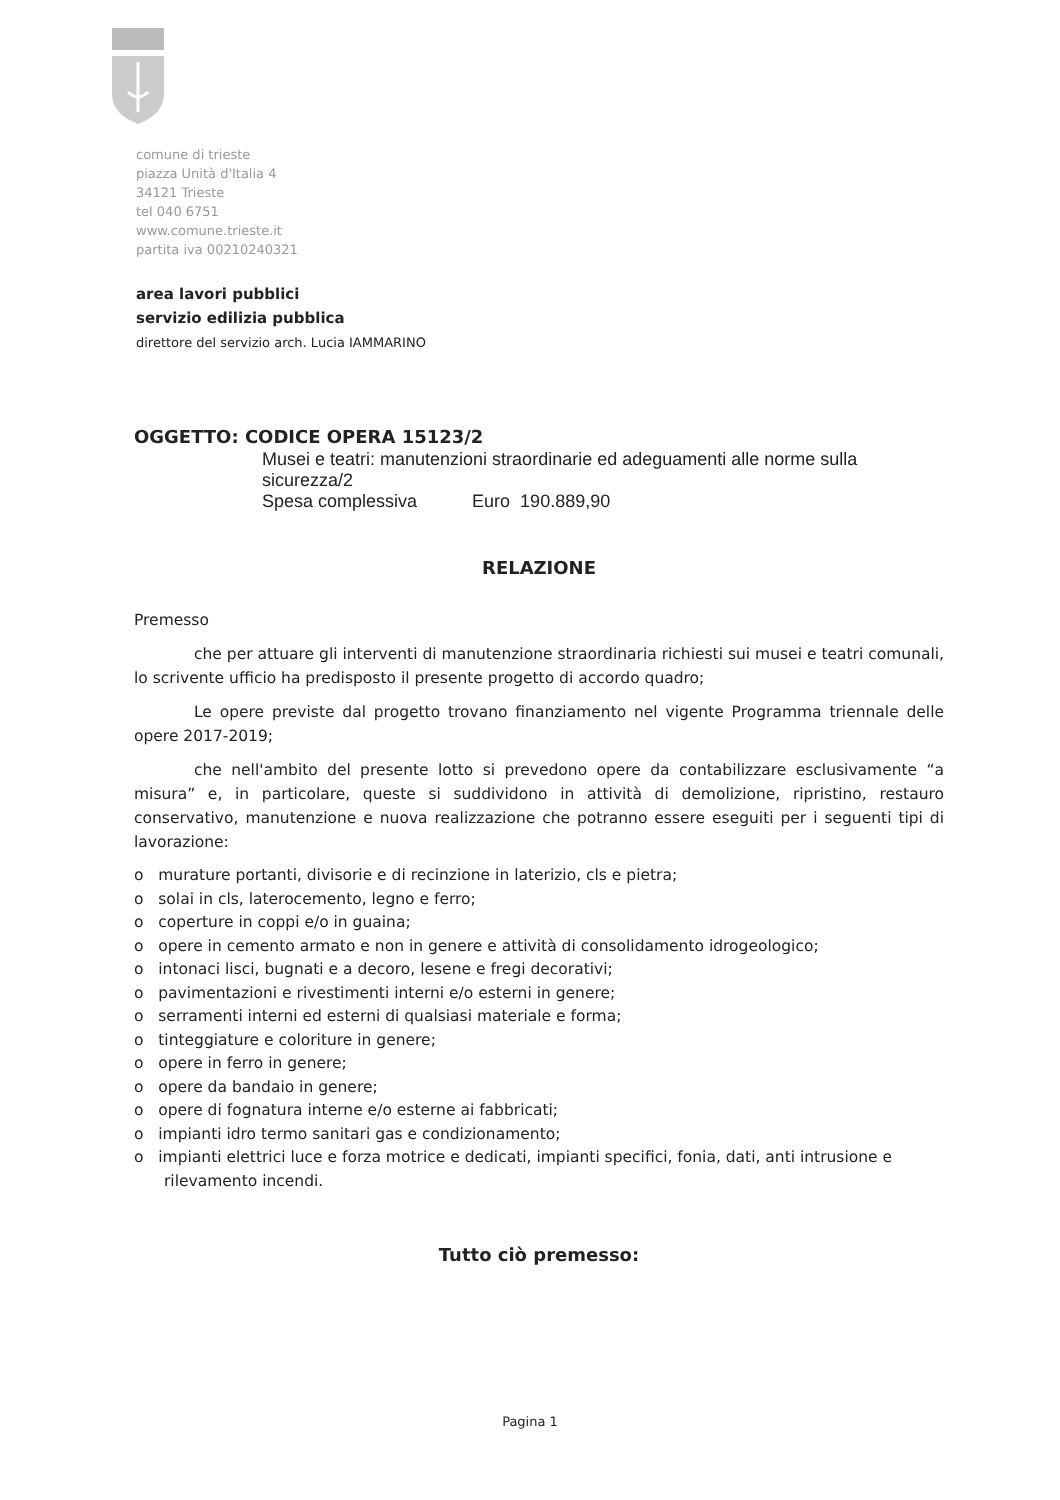comune di trieste
piazza Unità d'Italia 4
34121 Trieste
tel 040 6751
www.comune.trieste.it
partita iva 00210240321
area lavori pubblici
servizio edilizia pubblica
direttore del servizio arch. Lucia IAMMARINO
OGGETTO: CODICE OPERA 15123/2
Musei e teatri: manutenzioni straordinarie ed adeguamenti alle norme sulla sicurezza/2
Spesa complessiva Euro 190.889,90
RELAZIONE
Premesso
che per attuare gli interventi di manutenzione straordinaria richiesti sui musei e teatri comunali, lo scrivente ufficio ha predisposto il presente progetto di accordo quadro;
Le opere previste dal progetto trovano finanziamento nel vigente Programma triennale delle opere 2017-2019;
che nell'ambito del presente lotto si prevedono opere da contabilizzare esclusivamente “a misura” e, in particolare, queste si suddividono in attività di demolizione, ripristino, restauro conservativo, manutenzione e nuova realizzazione che potranno essere eseguiti per i seguenti tipi di lavorazione:
o murature portanti, divisorie e di recinzione in laterizio, cls e pietra;
o solai in cls, laterocemento, legno e ferro;
o coperture in coppi e/o in guaina;
o opere in cemento armato e non in genere e attività di consolidamento idrogeologico;
o intonaci lisci, bugnati e a decoro, lesene e fregi decorativi;
o pavimentazioni e rivestimenti interni e/o esterni in genere;
o serramenti interni ed esterni di qualsiasi materiale e forma;
o tinteggiature e coloriture in genere;
o opere in ferro in genere;
o opere da bandaio in genere;
o opere di fognatura interne e/o esterne ai fabbricati;
o impianti idro termo sanitari gas e condizionamento;
o impianti elettrici luce e forza motrice e dedicati, impianti specifici, fonia, dati, anti intrusione e rilevamento incendi.
Tutto ciò premesso:
Pagina 1